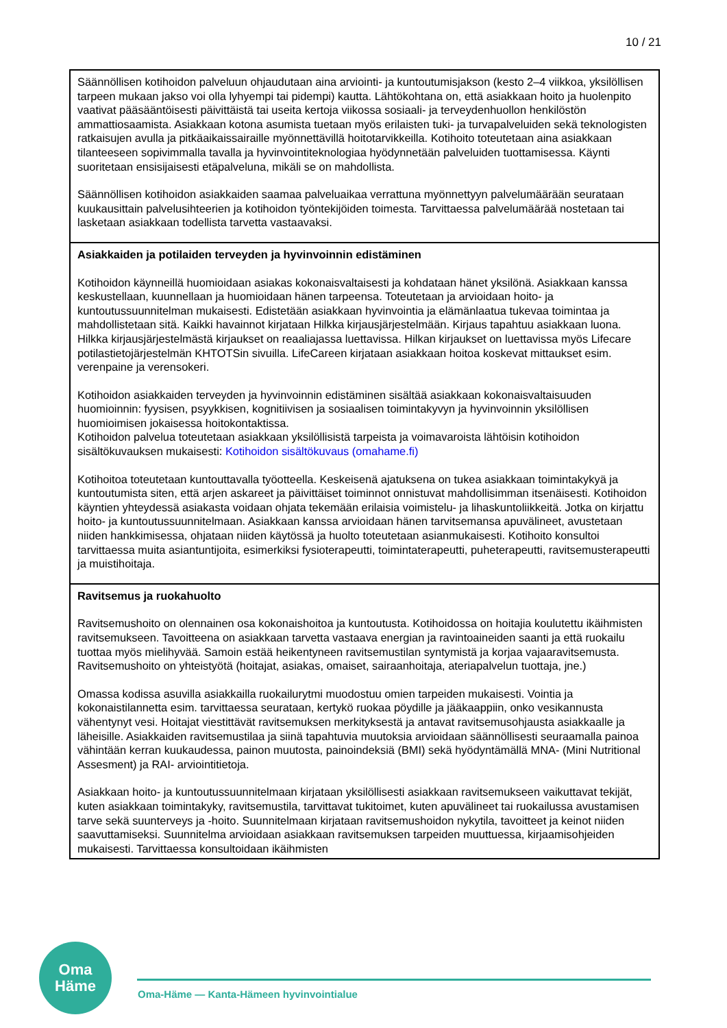10 / 21
| Säännöllisen kotihoidon palveluun ohjaudutaan aina arviointi- ja kuntoutumisjakson (kesto 2–4 viikkoa, yksilöllisen tarpeen mukaan jakso voi olla lyhyempi tai pidempi) kautta. Lähtökohtana on, että asiakkaan hoito ja huolenpito vaativat pääsääntöisesti päivittäistä tai useita kertoja viikossa sosiaali- ja terveydenhuollon henkilöstön ammattiosaamista. Asiakkaan kotona asumista tuetaan myös erilaisten tuki- ja turvapalveluiden sekä teknologisten ratkaisujen avulla ja pitkäaikaissairaille myönnettävillä hoitotarvikkeilla. Kotihoito toteutetaan aina asiakkaan tilanteeseen sopivimmalla tavalla ja hyvinvointiteknologiaa hyödynnetään palveluiden tuottamisessa. Käynti suoritetaan ensisijaisesti etäpalveluna, mikäli se on mahdollista. Säännöllisen kotihoidon asiakkaiden saamaa palveluaikaa verrattuna myönnettyyn palvelumäärään seurataan kuukausittain palvelusihteerien ja kotihoidon työntekijöiden toimesta. Tarvittaessa palvelumäärää nostetaan tai lasketaan asiakkaan todellista tarvetta vastaavaksi. |
| Asiakkaiden ja potilaiden terveyden ja hyvinvoinnin edistäminen Kotihoidon käynneillä huomioidaan asiakas kokonaisvaltaisesti ja kohdataan hänet yksilönä. Asiakkaan kanssa keskustellaan, kuunnellaan ja huomioidaan hänen tarpeensa. Toteutetaan ja arvioidaan hoito- ja kuntoutussuunnitelman mukaisesti. Edistetään asiakkaan hyvinvointia ja elämänlaatua tukevaa toimintaa ja mahdollistetaan sitä. Kaikki havainnot kirjataan Hilkka kirjausjärjestelmään. Kirjaus tapahtuu asiakkaan luona. Hilkka kirjausjärjestelmästä kirjaukset on reaaliajassa luettavissa. Hilkan kirjaukset on luettavissa myös Lifecare potilastietojärjestelmän KHTOTSin sivuilla. LifeCareen kirjataan asiakkaan hoitoa koskevat mittaukset esim. verenpaine ja verensokeri. Kotihoidon asiakkaiden terveyden ja hyvinvoinnin edistäminen sisältää asiakkaan kokonaisvaltaisuuden huomioinnin: fyysisen, psyykkisen, kognitiivisen ja sosiaalisen toimintakyvyn ja hyvinvoinnin yksilöllisen huomioimisen jokaisessa hoitokontaktissa. Kotihoidon palvelua toteutetaan asiakkaan yksilöllisistä tarpeista ja voimavaroista lähtöisin kotihoidon sisältökuvauksen mukaisesti: Kotihoidon sisältökuvaus (omahame.fi) Kotihoitoa toteutetaan kuntouttavalla työotteella. Keskeisenä ajatuksena on tukea asiakkaan toimintakykyä ja kuntoutumista siten, että arjen askareet ja päivittäiset toiminnot onnistuvat mahdollisimman itsenäisesti. Kotihoidon käyntien yhteydessä asiakasta voidaan ohjata tekemään erilaisia voimistelu- ja lihaskuntoliikkeitä. Jotka on kirjattu hoito- ja kuntoutussuunnitelmaan. Asiakkaan kanssa arvioidaan hänen tarvitsemansa apuvälineet, avustetaan niiden hankkimisessa, ohjataan niiden käytössä ja huolto toteutetaan asianmukaisesti. Kotihoito konsultoi tarvittaessa muita asiantuntijoita, esimerkiksi fysioterapeutti, toimintaterapeutti, puheterapeutti, ravitsemusterapeutti ja muistihoitaja. |
| Ravitsemus ja ruokahuolto Ravitsemushoito on olennainen osa kokonaishoitoa ja kuntoutusta. Kotihoidossa on hoitajia koulutettu ikäihmisten ravitsemukseen. Tavoitteena on asiakkaan tarvetta vastaava energian ja ravintoaineiden saanti ja että ruokailu tuottaa myös mielihyvää. Samoin estää heikentyneen ravitsemustilan syntymistä ja korjaa vajaaravitsemusta. Ravitsemushoito on yhteistyötä (hoitajat, asiakas, omaiset, sairaanhoitaja, ateriapalvelun tuottaja, jne.) Omassa kodissa asuvilla asiakkailla ruokailurytmi muodostuu omien tarpeiden mukaisesti. Vointia ja kokonaistilannetta esim. tarvittaessa seurataan, kertykö ruokaa pöydille ja jääkaappiin, onko vesikannusta vähentynyt vesi. Hoitajat viestittävät ravitsemuksen merkityksestä ja antavat ravitsemusohjausta asiakkaalle ja läheisille. Asiakkaiden ravitsemustilaa ja siinä tapahtuvia muutoksia arvioidaan säännöllisesti seuraamalla painoa vähintään kerran kuukaudessa, painon muutosta, painoindeksiä (BMI) sekä hyödyntämällä MNA- (Mini Nutritional Assesment) ja RAI- arviointitietoja. Asiakkaan hoito- ja kuntoutussuunnitelmaan kirjataan yksilöllisesti asiakkaan ravitsemukseen vaikuttavat tekijät, kuten asiakkaan toimintakyky, ravitsemustila, tarvittavat tukitoimet, kuten apuvälineet tai ruokailussa avustamisen tarve sekä suunterveys ja -hoito. Suunnitelmaan kirjataan ravitsemushoidon nykytila, tavoitteet ja keinot niiden saavuttamiseksi. Suunnitelma arvioidaan asiakkaan ravitsemuksen tarpeiden muuttuessa, kirjaamisohjeiden mukaisesti. Tarvittaessa konsultoidaan ikäihmisten |
Oma
Häme
Oma-Häme — Kanta-Hämeen hyvinvointialue